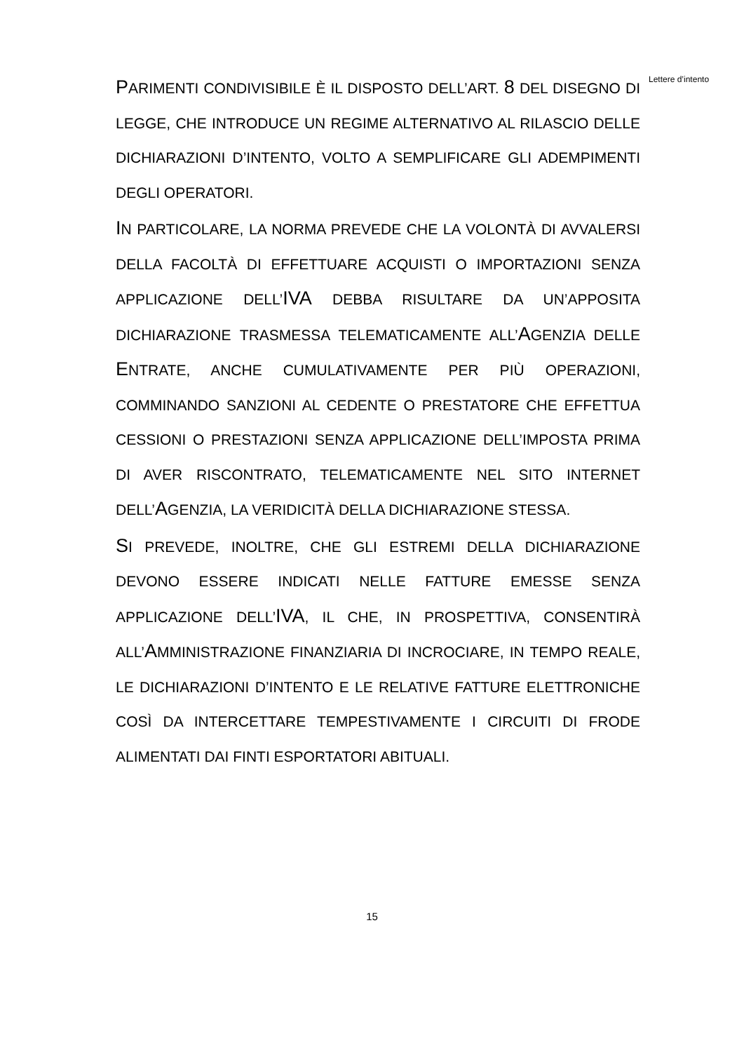PARIMENTI CONDIVISIBILE È IL DISPOSTO DELL’ART. 8 DEL DISEGNO DI LEGGE, CHE INTRODUCE UN REGIME ALTERNATIVO AL RILASCIO DELLE DICHIARAZIONI D’INTENTO, VOLTO A SEMPLIFICARE GLI ADEMPIMENTI DEGLI OPERATORI.
IN PARTICOLARE, LA NORMA PREVEDE CHE LA VOLONTÀ DI AVVALERSI DELLA FACOLTÀ DI EFFETTUARE ACQUISTI O IMPORTAZIONI SENZA APPLICAZIONE DELL’IVA DEBBA RISULTARE DA UN’APPOSITA DICHIARAZIONE TRASMESSA TELEMATICAMENTE ALL’AGENZIA DELLE ENTRATE, ANCHE CUMULATIVAMENTE PER PIÙ OPERAZIONI, COMMINANDO SANZIONI AL CEDENTE O PRESTATORE CHE EFFETTUA CESSIONI O PRESTAZIONI SENZA APPLICAZIONE DELL’IMPOSTA PRIMA DI AVER RISCONTRATO, TELEMATICAMENTE NEL SITO INTERNET DELL’AGENZIA, LA VERIDICITÀ DELLA DICHIARAZIONE STESSA.
SI PREVEDE, INOLTRE, CHE GLI ESTREMI DELLA DICHIARAZIONE DEVONO ESSERE INDICATI NELLE FATTURE EMESSE SENZA APPLICAZIONE DELL’IVA, IL CHE, IN PROSPETTIVA, CONSENTIRÀ ALL’AMMINISTRAZIONE FINANZIARIA DI INCROCIARE, IN TEMPO REALE, LE DICHIARAZIONI D’INTENTO E LE RELATIVE FATTURE ELETTRONICHE COSÌ DA INTERCETTARE TEMPESTIVAMENTE I CIRCUITI DI FRODE ALIMENTATI DAI FINTI ESPORTATORI ABITUALI.
Lettere d’intento
15